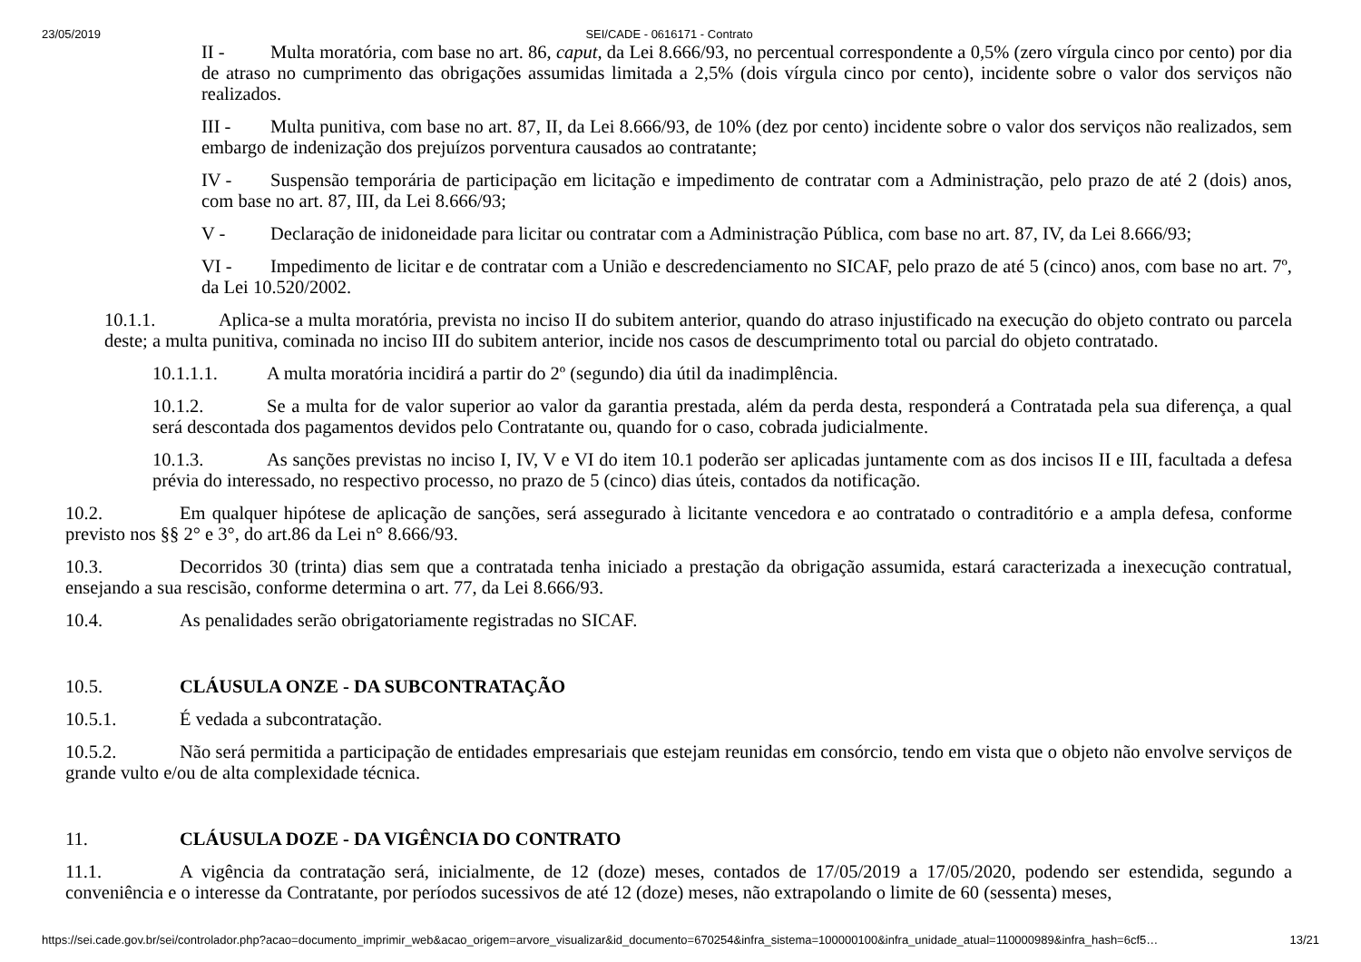23/05/2019 SEI/CADE - 0616171 - Contrato
II - Multa moratória, com base no art. 86, caput, da Lei 8.666/93, no percentual correspondente a 0,5% (zero vírgula cinco por cento) por dia de atraso no cumprimento das obrigações assumidas limitada a 2,5% (dois vírgula cinco por cento), incidente sobre o valor dos serviços não realizados.
III - Multa punitiva, com base no art. 87, II, da Lei 8.666/93, de 10% (dez por cento) incidente sobre o valor dos serviços não realizados, sem embargo de indenização dos prejuízos porventura causados ao contratante;
IV - Suspensão temporária de participação em licitação e impedimento de contratar com a Administração, pelo prazo de até 2 (dois) anos, com base no art. 87, III, da Lei 8.666/93;
V - Declaração de inidoneidade para licitar ou contratar com a Administração Pública, com base no art. 87, IV, da Lei 8.666/93;
VI - Impedimento de licitar e de contratar com a União e descredenciamento no SICAF, pelo prazo de até 5 (cinco) anos, com base no art. 7º, da Lei 10.520/2002.
10.1.1. Aplica-se a multa moratória, prevista no inciso II do subitem anterior, quando do atraso injustificado na execução do objeto contrato ou parcela deste; a multa punitiva, cominada no inciso III do subitem anterior, incide nos casos de descumprimento total ou parcial do objeto contratado.
10.1.1.1. A multa moratória incidirá a partir do 2º (segundo) dia útil da inadimplência.
10.1.2. Se a multa for de valor superior ao valor da garantia prestada, além da perda desta, responderá a Contratada pela sua diferença, a qual será descontada dos pagamentos devidos pelo Contratante ou, quando for o caso, cobrada judicialmente.
10.1.3. As sanções previstas no inciso I, IV, V e VI do item 10.1 poderão ser aplicadas juntamente com as dos incisos II e III, facultada a defesa prévia do interessado, no respectivo processo, no prazo de 5 (cinco) dias úteis, contados da notificação.
10.2. Em qualquer hipótese de aplicação de sanções, será assegurado à licitante vencedora e ao contratado o contraditório e a ampla defesa, conforme previsto nos §§ 2° e 3°, do art.86 da Lei n° 8.666/93.
10.3. Decorridos 30 (trinta) dias sem que a contratada tenha iniciado a prestação da obrigação assumida, estará caracterizada a inexecução contratual, ensejando a sua rescisão, conforme determina o art. 77, da Lei 8.666/93.
10.4. As penalidades serão obrigatoriamente registradas no SICAF.
10.5. CLÁUSULA ONZE - DA SUBCONTRATAÇÃO
10.5.1. É vedada a subcontratação.
10.5.2. Não será permitida a participação de entidades empresariais que estejam reunidas em consórcio, tendo em vista que o objeto não envolve serviços de grande vulto e/ou de alta complexidade técnica.
11. CLÁUSULA DOZE - DA VIGÊNCIA DO CONTRATO
11.1. A vigência da contratação será, inicialmente, de 12 (doze) meses, contados de 17/05/2019 a 17/05/2020, podendo ser estendida, segundo a conveniência e o interesse da Contratante, por períodos sucessivos de até 12 (doze) meses, não extrapolando o limite de 60 (sessenta) meses,
https://sei.cade.gov.br/sei/controlador.php?acao=documento_imprimir_web&acao_origem=arvore_visualizar&id_documento=670254&infra_sistema=100000100&infra_unidade_atual=110000989&infra_hash=6cf5… 13/21